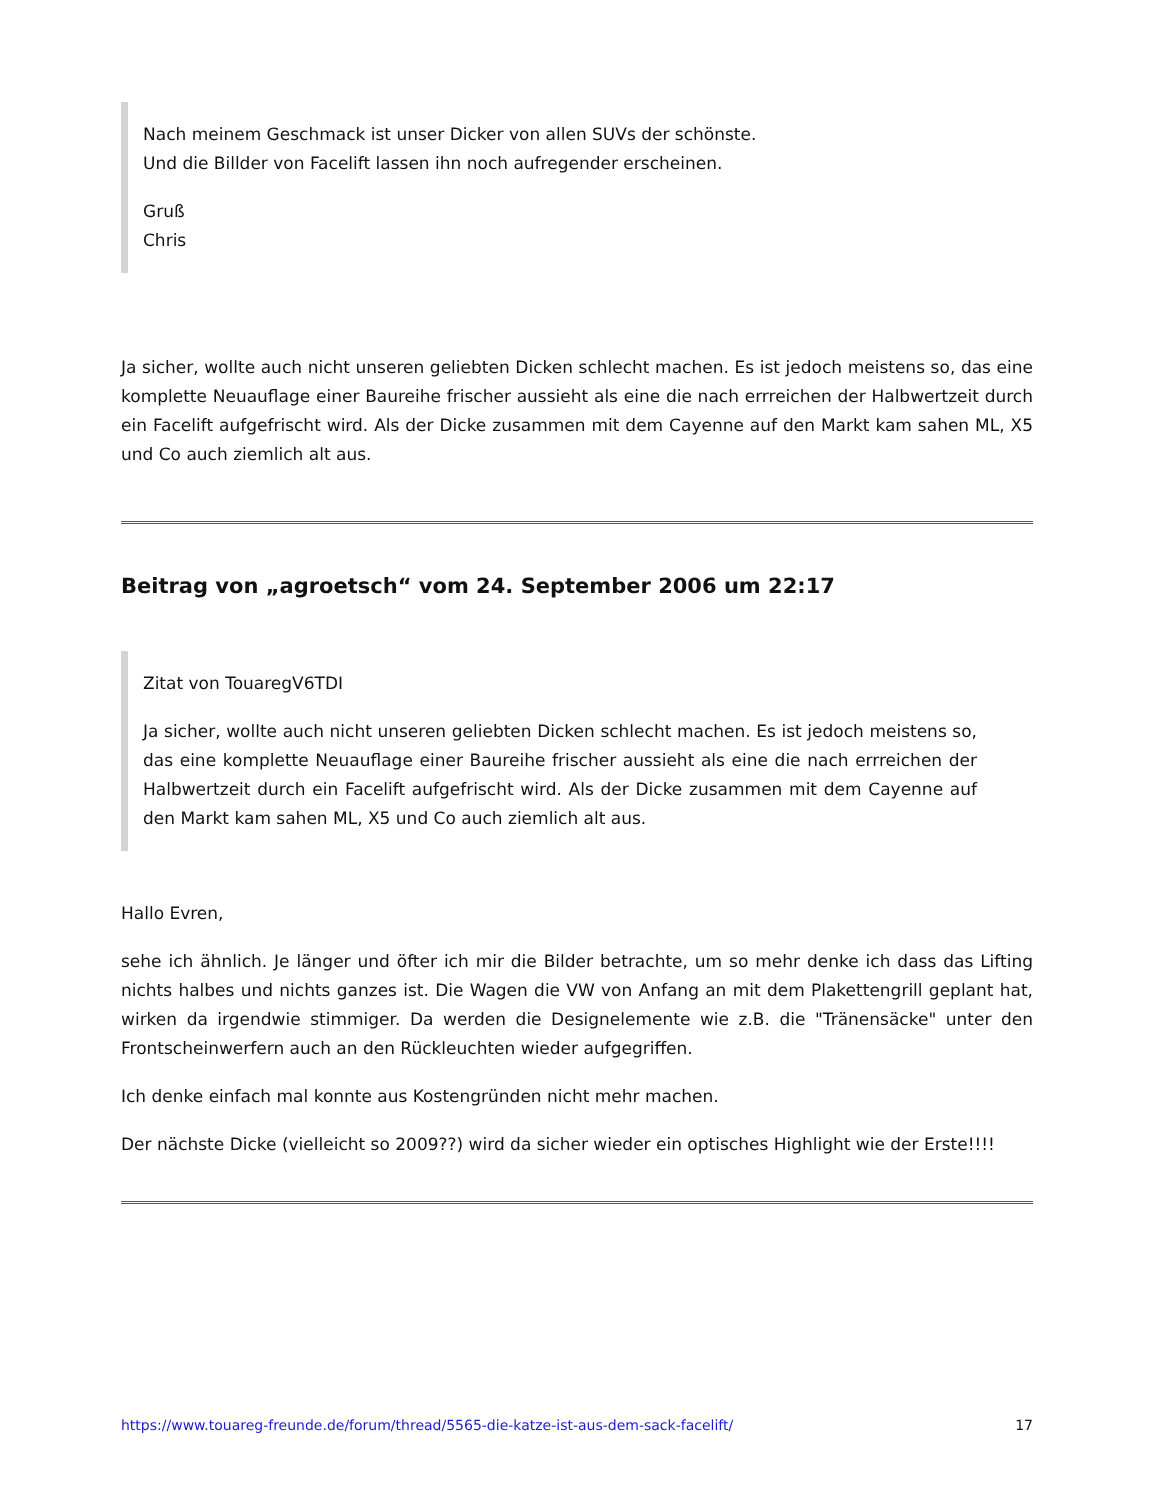Nach meinem Geschmack ist unser Dicker von allen SUVs der schönste.
Und die Billder von Facelift lassen ihn noch aufregender erscheinen.
Gruß
Chris
Ja sicher, wollte auch nicht unseren geliebten Dicken schlecht machen. Es ist jedoch meistens so, das eine komplette Neuauflage einer Baureihe frischer aussieht als eine die nach errreichen der Halbwertzeit durch ein Facelift aufgefrischt wird. Als der Dicke zusammen mit dem Cayenne auf den Markt kam sahen ML, X5 und Co auch ziemlich alt aus.
Beitrag von „agroetsch“ vom 24. September 2006 um 22:17
Zitat von TouaregV6TDI
Ja sicher, wollte auch nicht unseren geliebten Dicken schlecht machen. Es ist jedoch meistens so, das eine komplette Neuauflage einer Baureihe frischer aussieht als eine die nach errreichen der Halbwertzeit durch ein Facelift aufgefrischt wird. Als der Dicke zusammen mit dem Cayenne auf den Markt kam sahen ML, X5 und Co auch ziemlich alt aus.
Hallo Evren,
sehe ich ähnlich. Je länger und öfter ich mir die Bilder betrachte, um so mehr denke ich dass das Lifting nichts halbes und nichts ganzes ist. Die Wagen die VW von Anfang an mit dem Plakettengrill geplant hat, wirken da irgendwie stimmiger. Da werden die Designelemente wie z.B. die "Tränensäcke" unter den Frontscheinwerfern auch an den Rückleuchten wieder aufgegriffen.
Ich denke einfach mal konnte aus Kostengründen nicht mehr machen.
Der nächste Dicke (vielleicht so 2009??) wird da sicher wieder ein optisches Highlight wie der Erste!!!!
https://www.touareg-freunde.de/forum/thread/5565-die-katze-ist-aus-dem-sack-facelift/ 17